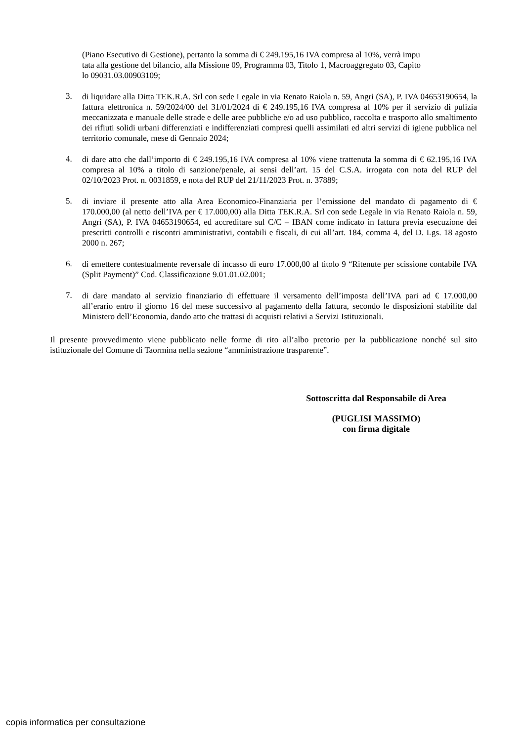(Piano Esecutivo di Gestione), pertanto la somma di € 249.195,16 IVA compresa al 10%, verrà impu
tata alla gestione del bilancio, alla Missione 09, Programma 03, Titolo 1, Macroaggregato 03, Capito
lo 09031.03.00903109;
3.
di liquidare alla Ditta TEK.R.A. Srl con sede Legale in via Renato Raiola n. 59, Angri (SA), P. IVA 04653190654, la fattura elettronica n. 59/2024/00 del 31/01/2024 di € 249.195,16 IVA compresa al 10% per il servizio di pulizia meccanizzata e manuale delle strade e delle aree pubbliche e/o ad uso pubblico, raccolta e trasporto allo smaltimento dei rifiuti solidi urbani differenziati e indifferenziati compresi quelli assimilati ed altri servizi di igiene pubblica nel territorio comunale, mese di Gennaio 2024;
4.
di dare atto che dall’importo di € 249.195,16 IVA compresa al 10% viene trattenuta la somma di € 62.195,16 IVA compresa al 10% a titolo di sanzione/penale, ai sensi dell’art. 15 del C.S.A. irrogata con nota del RUP del 02/10/2023 Prot. n. 0031859, e nota del RUP del 21/11/2023 Prot. n. 37889;
5.
di inviare il presente atto alla Area Economico-Finanziaria per l’emissione del mandato di pagamento di € 170.000,00 (al netto dell’IVA per € 17.000,00) alla Ditta TEK.R.A. Srl con sede Legale in via Renato Raiola n. 59, Angri (SA), P. IVA 04653190654, ed accreditare sul C/C – IBAN come indicato in fattura previa esecuzione dei prescritti controlli e riscontri amministrativi, contabili e fiscali, di cui all’art. 184, comma 4, del D. Lgs. 18 agosto 2000 n. 267;
6.
di emettere contestualmente reversale di incasso di euro 17.000,00 al titolo 9 “Ritenute per scissione contabile IVA (Split Payment)” Cod. Classificazione 9.01.01.02.001;
7.
di dare mandato al servizio finanziario di effettuare il versamento dell’imposta dell’IVA pari ad € 17.000,00 all’erario entro il giorno 16 del mese successivo al pagamento della fattura, secondo le disposizioni stabilite dal Ministero dell’Economia, dando atto che trattasi di acquisti relativi a Servizi Istituzionali.
Il presente provvedimento viene pubblicato nelle forme di rito all’albo pretorio per la pubblicazione nonché sul sito istituzionale del Comune di Taormina nella sezione “amministrazione trasparente”.
Sottoscritta dal Responsabile di Area
(PUGLISI MASSIMO)
con firma digitale
copia informatica per consultazione